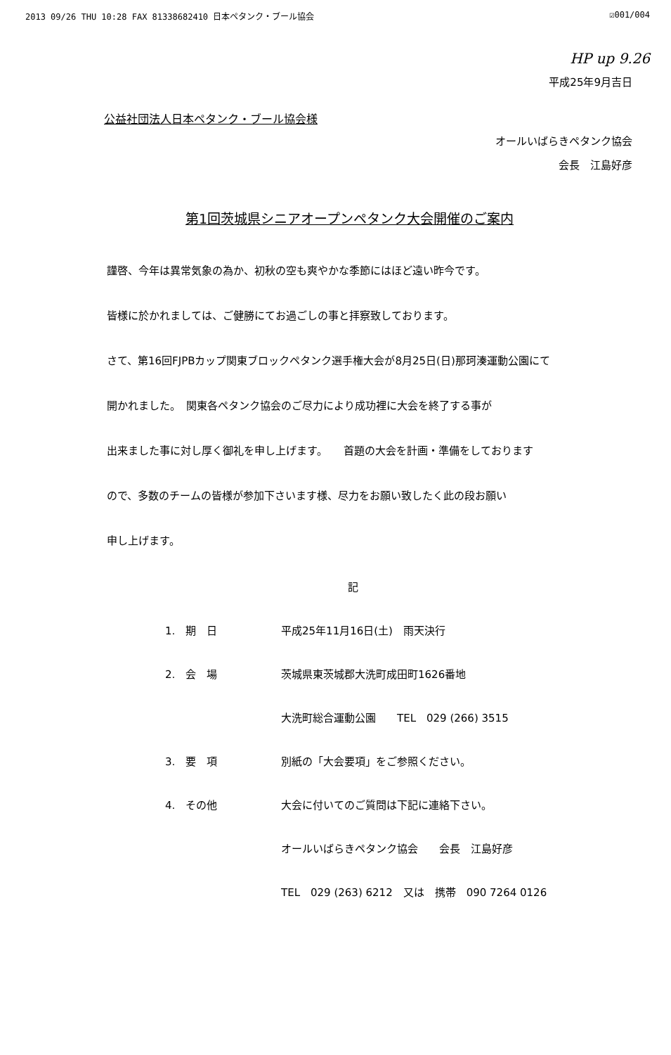2013 09/26 THU 10:28 FAX 81338682410 日本ペタンク・ブール協会 ☑001/004
HP up 9.26
平成25年9月吉日
公益社団法人日本ペタンク・ブール協会様
オールいばらきペタンク協会
会長　江島好彦
第1回茨城県シニアオープンペタンク大会開催のご案内
謹啓、今年は異常気象の為か、初秋の空も爽やかな季節にはほど遠い昨今です。
皆様に於かれましては、ご健勝にてお過ごしの事と拝察致しております。
さて、第16回FJPBカップ関東ブロックペタンク選手権大会が8月25日(日)那珂湊運動公園にて
開かれました。　関東各ペタンク協会のご尽力により成功裡に大会を終了する事が
出来ました事に対し厚く御礼を申し上げます。　　首題の大会を計画・準備をしております
ので、多数のチームの皆様が参加下さいます様、尽力をお願い致したく此の段お願い
申し上げます。
記
1.　期　日 平成25年11月16日(土)　雨天決行
2.　会　場 茨城県東茨城郡大洗町成田町1626番地
大洗町総合運動公園　　TEL　029 (266) 3515
3.　要　項 別紙の「大会要項」をご参照ください。
4.　その他 大会に付いてのご質問は下記に連絡下さい。
オールいばらきペタンク協会　　会長　江島好彦
TEL　029 (263) 6212　又は　携帯　090 7264 0126